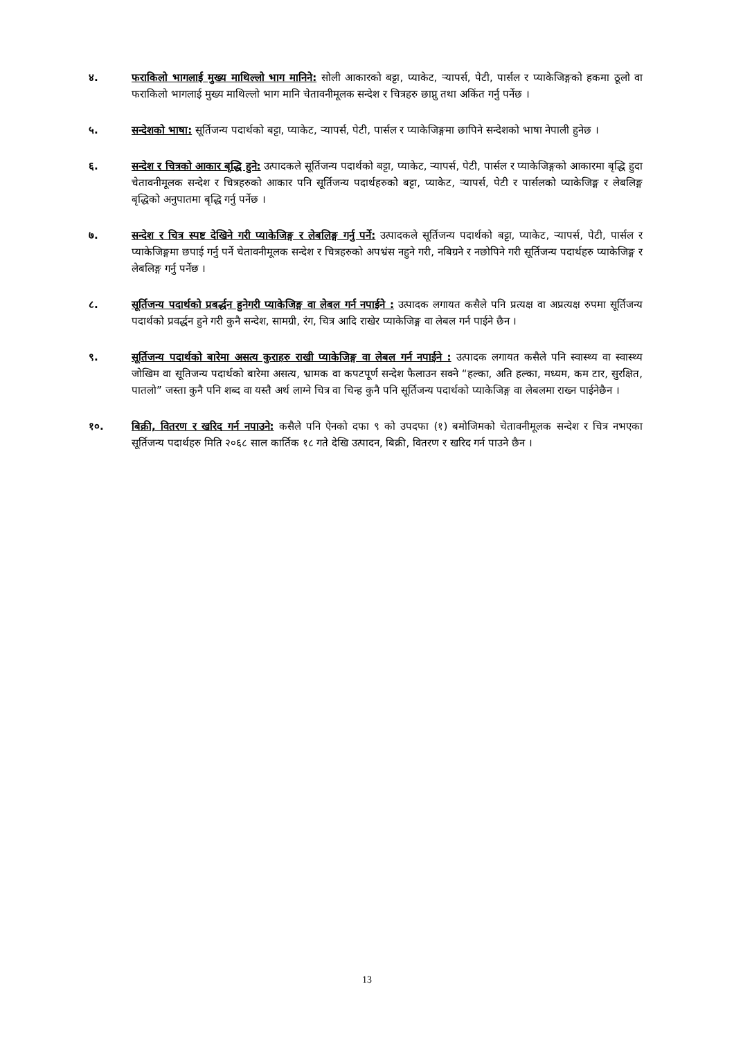४. फराकिलो भागलाई मुख्य माथिल्लो भाग मानिने: सोली आकारको बट्टा, प्याकेट, र्‍यापर्स, पेटी, पार्सल र प्याकेजिङ्गको हकमा ठूलो वा फराकिलो भागलाई मुख्य माथिल्लो भाग मानि चेतावनीमूलक सन्देश र चित्रहरु छाप्नु तथा अकिंत गर्नु पर्नेछ ।
५. सन्देशको भाषा: सूर्तिजन्य पदार्थको बट्टा, प्याकेट, र्‍यापर्स, पेटी, पार्सल र प्याकेजिङ्गमा छापिने सन्देशको भाषा नेपाली हुनेछ ।
६. सन्देश र चित्रको आकार बृद्धि हुने: उत्पादकले सूर्तिजन्य पदार्थको बट्टा, प्याकेट, र्‍यापर्स, पेटी, पार्सल र प्याकेजिङ्गको आकारमा बृद्धि हुदा चेतावनीमूलक सन्देश र चित्रहरुको आकार पनि सूर्तिजन्य पदार्थहरुको बट्टा, प्याकेट, र्‍यापर्स, पेटी र पार्सलको प्याकेजिङ्ग र लेबलिङ्ग बृद्धिको अनुपातमा बृद्धि गर्नु पर्नेछ ।
७. सन्देश र चित्र स्पष्ट देखिने गरी प्याकेजिङ्ग र लेबलिङ्ग गर्नु पर्ने: उत्पादकले सूर्तिजन्य पदार्थको बट्टा, प्याकेट, र्‍यापर्स, पेटी, पार्सल र प्याकेजिङ्गमा छपाई गर्नु पर्ने चेतावनीमूलक सन्देश र चित्रहरुको अपभ्रंस नहुने गरी, नबिग्रने र नछोपिने गरी सूर्तिजन्य पदार्थहरु प्याकेजिङ्ग र लेबलिङ्ग गर्नु पर्नेछ ।
८. सूर्तिजन्य पदार्थको प्रबर्द्धन हुनेगरी प्याकेजिङ्ग वा लेबल गर्न नपाईने : उत्पादक लगायत कसैले पनि प्रत्यक्ष वा अप्रत्यक्ष रुपमा सूर्तिजन्य पदार्थको प्रवर्द्धन हुने गरी कुनै सन्देश, सामग्री, रंग, चित्र आदि राखेर प्याकेजिङ्ग वा लेबल गर्न पाईने छैन ।
९. सूर्तिजन्य पदार्थको बारेमा असत्य कुराहरु राखी प्याकेजिङ्ग वा लेबल गर्न नपाईने : उत्पादक लगायत कसैले पनि स्वास्थ्य वा स्वास्थ्य जोखिम वा सूतिजन्य पदार्थको बारेमा असत्य, भ्रामक वा कपटपूर्ण सन्देश फैलाउन सक्ने “हल्का, अति हल्का, मध्यम, कम टार, सुरक्षित, पातलो” जस्ता कुनै पनि शब्द वा यस्तै अर्थ लाग्ने चित्र वा चिन्ह कुनै पनि सूर्तिजन्य पदार्थको प्याकेजिङ्ग वा लेबलमा राख्न पाईनेछैन ।
१०. बिक्री, वितरण र खरिद गर्न नपाउने: कसैले पनि ऐनको दफा ९ को उपदफा (१) बमोजिमको चेतावनीमूलक सन्देश र चित्र नभएका सूर्तिजन्य पदार्थहरु मिति २०६८ साल कार्तिक १८ गते देखि उत्पादन, बिक्री, वितरण र खरिद गर्न पाउने छैन ।
13